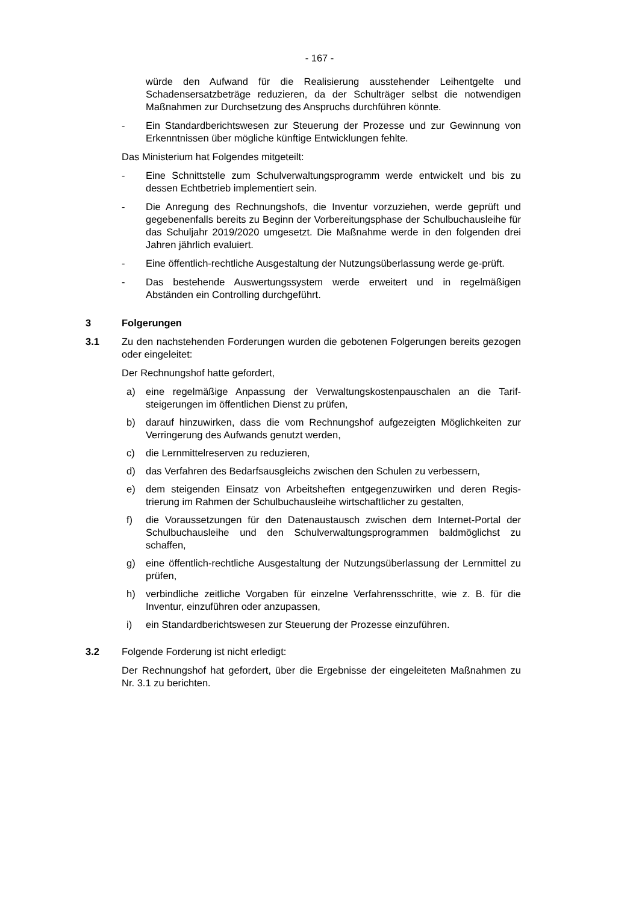- 167 -
würde den Aufwand für die Realisierung ausstehender Leihentgelte und Schadensersatzbeträge reduzieren, da der Schulträger selbst die notwendigen Maßnahmen zur Durchsetzung des Anspruchs durchführen könnte.
- Ein Standardberichtswesen zur Steuerung der Prozesse und zur Gewinnung von Erkenntnissen über mögliche künftige Entwicklungen fehlte.
Das Ministerium hat Folgendes mitgeteilt:
- Eine Schnittstelle zum Schulverwaltungsprogramm werde entwickelt und bis zu dessen Echtbetrieb implementiert sein.
- Die Anregung des Rechnungshofs, die Inventur vorzuziehen, werde geprüft und gegebenenfalls bereits zu Beginn der Vorbereitungsphase der Schulbuchausleihe für das Schuljahr 2019/2020 umgesetzt. Die Maßnahme werde in den folgenden drei Jahren jährlich evaluiert.
- Eine öffentlich-rechtliche Ausgestaltung der Nutzungsüberlassung werde ge-prüft.
- Das bestehende Auswertungssystem werde erweitert und in regelmäßigen Abständen ein Controlling durchgeführt.
3 Folgerungen
3.1 Zu den nachstehenden Forderungen wurden die gebotenen Folgerungen bereits gezogen oder eingeleitet:
Der Rechnungshof hatte gefordert,
a) eine regelmäßige Anpassung der Verwaltungskostenpauschalen an die Tarif-steigerungen im öffentlichen Dienst zu prüfen,
b) darauf hinzuwirken, dass die vom Rechnungshof aufgezeigten Möglichkeiten zur Verringerung des Aufwands genutzt werden,
c) die Lernmittelreserven zu reduzieren,
d) das Verfahren des Bedarfsausgleichs zwischen den Schulen zu verbessern,
e) dem steigenden Einsatz von Arbeitsheften entgegenzuwirken und deren Regis-trierung im Rahmen der Schulbuchausleihe wirtschaftlicher zu gestalten,
f) die Voraussetzungen für den Datenaustausch zwischen dem Internet-Portal der Schulbuchausleihe und den Schulverwaltungsprogrammen baldmöglichst zu schaffen,
g) eine öffentlich-rechtliche Ausgestaltung der Nutzungsüberlassung der Lernmittel zu prüfen,
h) verbindliche zeitliche Vorgaben für einzelne Verfahrensschritte, wie z. B. für die Inventur, einzuführen oder anzupassen,
i) ein Standardberichtswesen zur Steuerung der Prozesse einzuführen.
3.2 Folgende Forderung ist nicht erledigt:
Der Rechnungshof hat gefordert, über die Ergebnisse der eingeleiteten Maßnahmen zu Nr. 3.1 zu berichten.